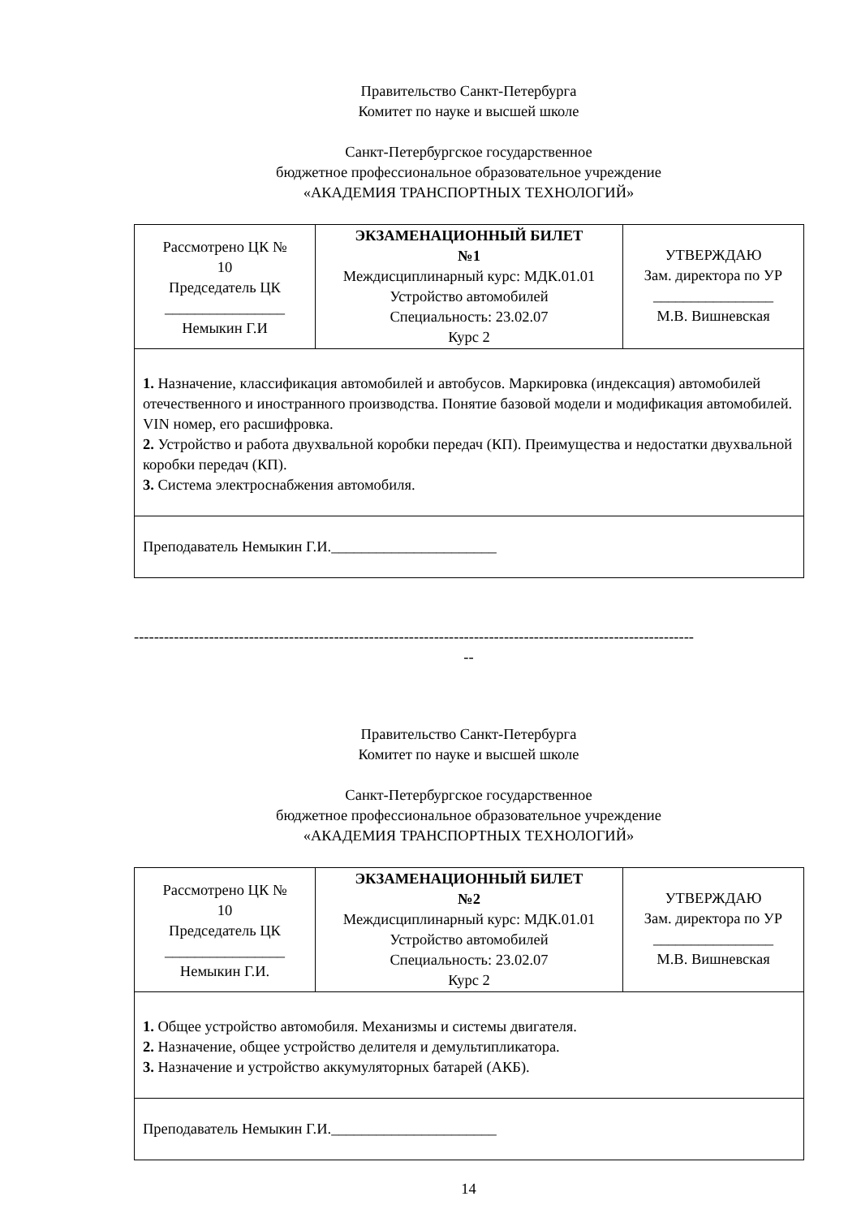Правительство Санкт-Петербурга
Комитет по науке и высшей школе
Санкт-Петербургское государственное
бюджетное профессиональное образовательное учреждение
«АКАДЕМИЯ ТРАНСПОРТНЫХ ТЕХНОЛОГИЙ»
| Рассмотрено ЦК № 10 Председатель ЦК ________________ Немыкин Г.И | ЭКЗАМЕНАЦИОННЫЙ БИЛЕТ №1 Междисциплинарный курс: МДК.01.01 Устройство автомобилей Специальность: 23.02.07 Курс 2 | УТВЕРЖДАЮ Зам. директора по УР ________________ М.В. Вишневская |
| 1. Назначение, классификация автомобилей и автобусов. Маркировка (индексация) автомобилей отечественного и иностранного производства. Понятие базовой модели и модификация автомобилей. VIN номер, его расшифровка. 2. Устройство и работа двухвальной коробки передач (КП). Преимущества и недостатки двухвальной коробки передач (КП). 3. Система электроснабжения автомобиля. | | |
| Преподаватель Немыкин Г.И.______________________ | | |
----------------------------------------------------------------------------------------------------------------
--
Правительство Санкт-Петербурга
Комитет по науке и высшей школе
Санкт-Петербургское государственное
бюджетное профессиональное образовательное учреждение
«АКАДЕМИЯ ТРАНСПОРТНЫХ ТЕХНОЛОГИЙ»
| Рассмотрено ЦК № 10 Председатель ЦК ________________ Немыкин Г.И. | ЭКЗАМЕНАЦИОННЫЙ БИЛЕТ №2 Междисциплинарный курс: МДК.01.01 Устройство автомобилей Специальность: 23.02.07 Курс 2 | УТВЕРЖДАЮ Зам. директора по УР ________________ М.В. Вишневская |
| 1. Общее устройство автомобиля. Механизмы и системы двигателя. 2. Назначение, общее устройство делителя и демультипликатора. 3. Назначение и устройство аккумуляторных батарей (АКБ). | | |
| Преподаватель Немыкин Г.И.______________________ | | |
14